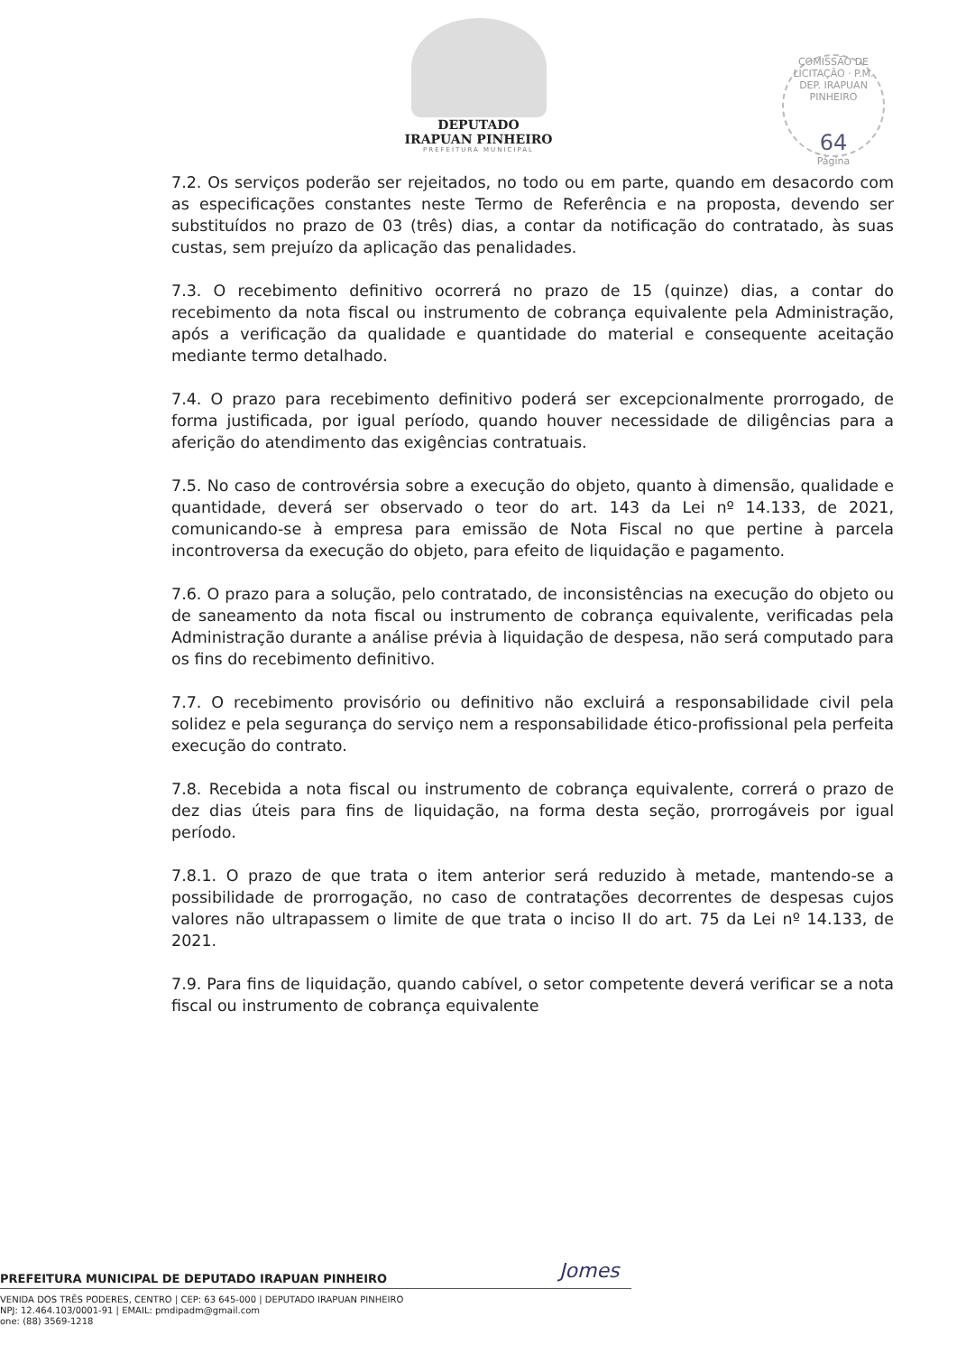DEPUTADO
IRAPUAN PINHEIRO
PREFEITURA MUNICIPAL
COMISSÃO DE LICITAÇÃO · P.M. DEP. IRAPUAN PINHEIRO
64
Página
7.2. Os serviços poderão ser rejeitados, no todo ou em parte, quando em desacordo com as especificações constantes neste Termo de Referência e na proposta, devendo ser substituídos no prazo de 03 (três) dias, a contar da notificação do contratado, às suas custas, sem prejuízo da aplicação das penalidades.
7.3. O recebimento definitivo ocorrerá no prazo de 15 (quinze) dias, a contar do recebimento da nota fiscal ou instrumento de cobrança equivalente pela Administração, após a verificação da qualidade e quantidade do material e consequente aceitação mediante termo detalhado.
7.4. O prazo para recebimento definitivo poderá ser excepcionalmente prorrogado, de forma justificada, por igual período, quando houver necessidade de diligências para a aferição do atendimento das exigências contratuais.
7.5. No caso de controvérsia sobre a execução do objeto, quanto à dimensão, qualidade e quantidade, deverá ser observado o teor do art. 143 da Lei nº 14.133, de 2021, comunicando-se à empresa para emissão de Nota Fiscal no que pertine à parcela incontroversa da execução do objeto, para efeito de liquidação e pagamento.
7.6. O prazo para a solução, pelo contratado, de inconsistências na execução do objeto ou de saneamento da nota fiscal ou instrumento de cobrança equivalente, verificadas pela Administração durante a análise prévia à liquidação de despesa, não será computado para os fins do recebimento definitivo.
7.7. O recebimento provisório ou definitivo não excluirá a responsabilidade civil pela solidez e pela segurança do serviço nem a responsabilidade ético-profissional pela perfeita execução do contrato.
7.8. Recebida a nota fiscal ou instrumento de cobrança equivalente, correrá o prazo de dez dias úteis para fins de liquidação, na forma desta seção, prorrogáveis por igual período.
7.8.1. O prazo de que trata o item anterior será reduzido à metade, mantendo-se a possibilidade de prorrogação, no caso de contratações decorrentes de despesas cujos valores não ultrapassem o limite de que trata o inciso II do art. 75 da Lei nº 14.133, de 2021.
7.9. Para fins de liquidação, quando cabível, o setor competente deverá verificar se a nota fiscal ou instrumento de cobrança equivalente
Jomes
PREFEITURA MUNICIPAL DE DEPUTADO IRAPUAN PINHEIRO
VENIDA DOS TRÊS PODERES, CENTRO | CEP: 63 645-000 | DEPUTADO IRAPUAN PINHEIRO
NPJ: 12.464.103/0001-91 | EMAIL: pmdipadm@gmail.com
one: (88) 3569-1218